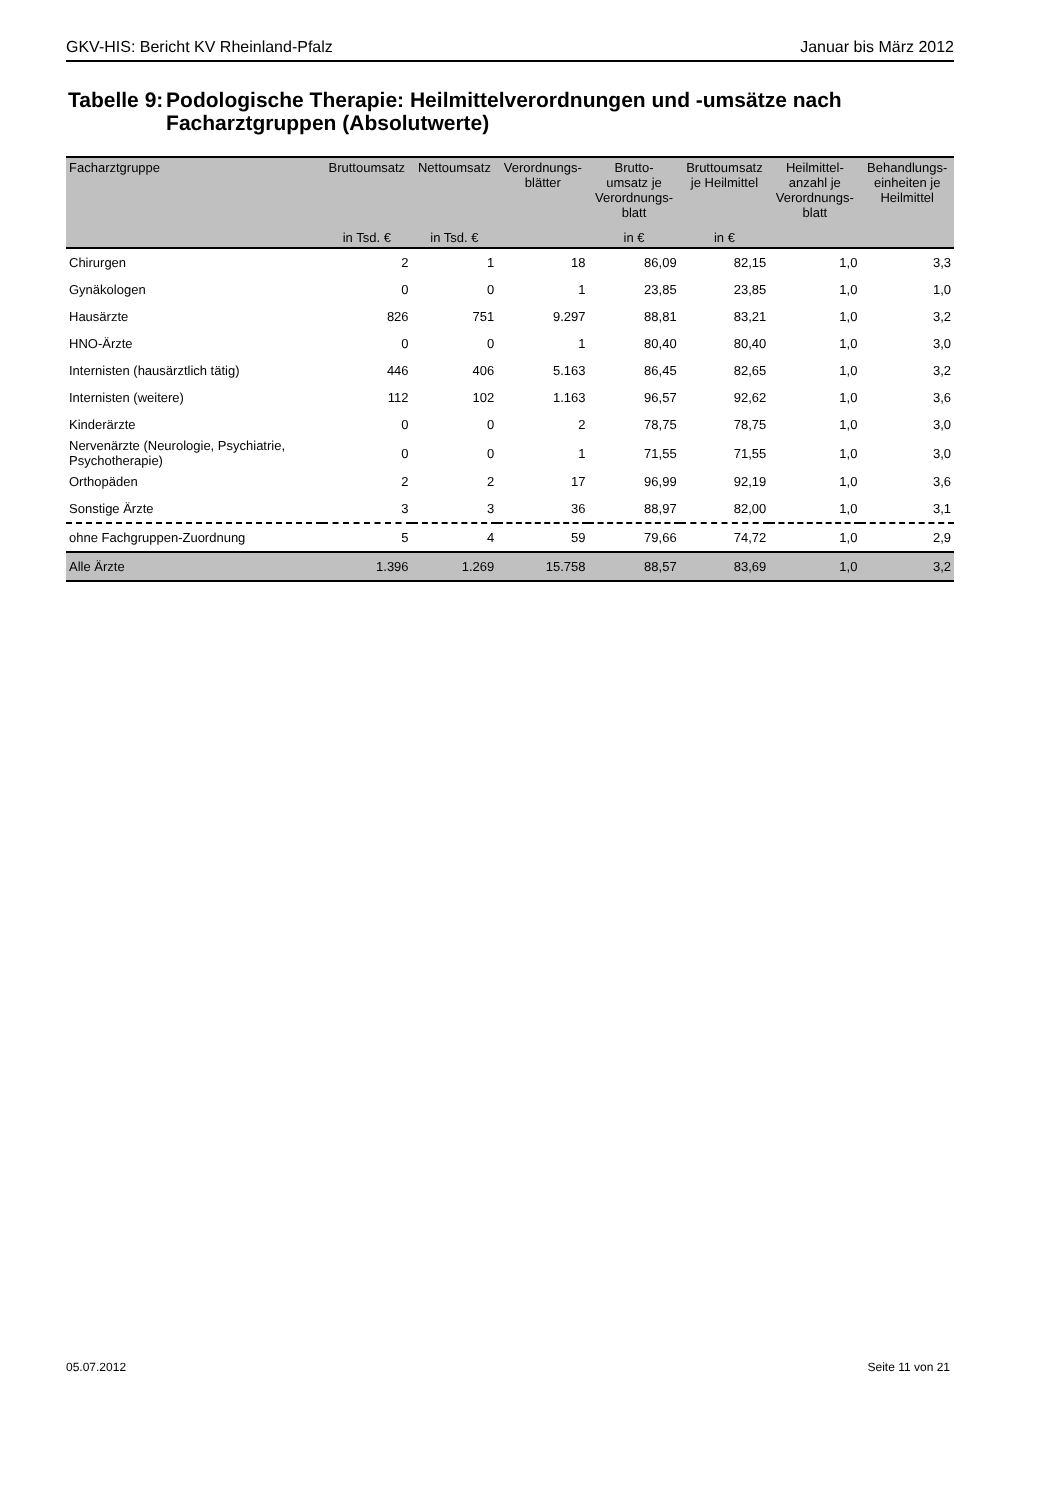GKV-HIS: Bericht KV Rheinland-Pfalz Januar bis März 2012
Tabelle 9: Podologische Therapie: Heilmittelverordnungen und -umsätze nach Facharztgruppen (Absolutwerte)
| Facharztgruppe | Bruttoumsatz | Nettoumsatz | Verordnungs- blätter | Brutto- umsatz je Verordnungs- blatt | Bruttoumsatz je Heilmittel | Heilmittel- anzahl je Verordnungs- blatt | Behandlungs- einheiten je Heilmittel |
| --- | --- | --- | --- | --- | --- | --- | --- |
| | in Tsd. € | in Tsd. € | | in € | in € | | |
| Chirurgen | 2 | 1 | 18 | 86,09 | 82,15 | 1,0 | 3,3 |
| Gynäkologen | 0 | 0 | 1 | 23,85 | 23,85 | 1,0 | 1,0 |
| Hausärzte | 826 | 751 | 9.297 | 88,81 | 83,21 | 1,0 | 3,2 |
| HNO-Ärzte | 0 | 0 | 1 | 80,40 | 80,40 | 1,0 | 3,0 |
| Internisten (hausärztlich tätig) | 446 | 406 | 5.163 | 86,45 | 82,65 | 1,0 | 3,2 |
| Internisten (weitere) | 112 | 102 | 1.163 | 96,57 | 92,62 | 1,0 | 3,6 |
| Kinderärzte | 0 | 0 | 2 | 78,75 | 78,75 | 1,0 | 3,0 |
| Nervenärzte (Neurologie, Psychiatrie, Psychotherapie) | 0 | 0 | 1 | 71,55 | 71,55 | 1,0 | 3,0 |
| Orthopäden | 2 | 2 | 17 | 96,99 | 92,19 | 1,0 | 3,6 |
| Sonstige Ärzte | 3 | 3 | 36 | 88,97 | 82,00 | 1,0 | 3,1 |
| ohne Fachgruppen-Zuordnung | 5 | 4 | 59 | 79,66 | 74,72 | 1,0 | 2,9 |
| Alle Ärzte | 1.396 | 1.269 | 15.758 | 88,57 | 83,69 | 1,0 | 3,2 |
05.07.2012 Seite 11 von 21